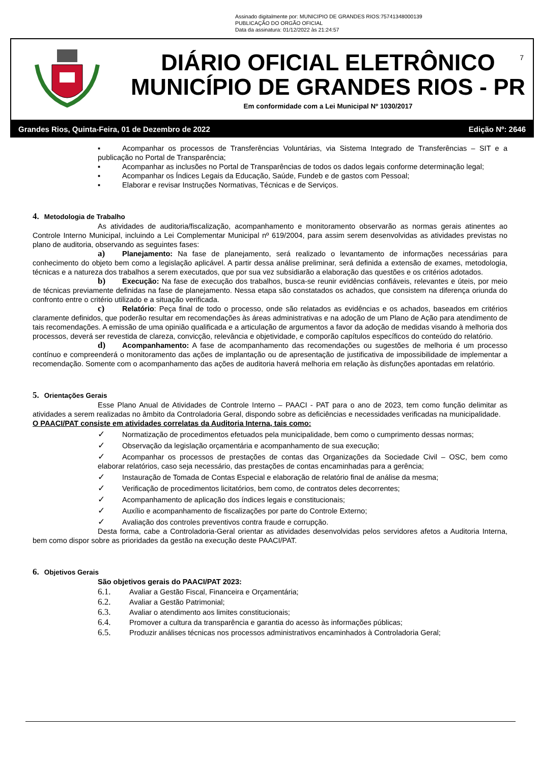Assinado digitalmente por: MUNICIPIO DE GRANDES RIOS:75741348000139
PUBLICAÇÃO DO ORGÃO OFICIAL
Data da assinatura: 01/12/2022 às 21:24:57
DIÁRIO OFICIAL ELETRÔNICO
MUNICÍPIO DE GRANDES RIOS - PR
Em conformidade com a Lei Municipal Nº 1030/2017
7
Grandes Rios, Quinta-Feira, 01 de Dezembro de 2022 Edição Nº: 2646
▪ Acompanhar os processos de Transferências Voluntárias, via Sistema Integrado de Transferências – SIT e a publicação no Portal de Transparência;
▪ Acompanhar as inclusões no Portal de Transparências de todos os dados legais conforme determinação legal;
▪ Acompanhar os Índices Legais da Educação, Saúde, Fundeb e de gastos com Pessoal;
▪ Elaborar e revisar Instruções Normativas, Técnicas e de Serviços.
4. Metodologia de Trabalho
As atividades de auditoria/fiscalização, acompanhamento e monitoramento observarão as normas gerais atinentes ao Controle Interno Municipal, incluindo a Lei Complementar Municipal nº 619/2004, para assim serem desenvolvidas as atividades previstas no plano de auditoria, observando as seguintes fases:
a) Planejamento: Na fase de planejamento, será realizado o levantamento de informações necessárias para conhecimento do objeto bem como a legislação aplicável. A partir dessa análise preliminar, será definida a extensão de exames, metodologia, técnicas e a natureza dos trabalhos a serem executados, que por sua vez subsidiarão a elaboração das questões e os critérios adotados.
b) Execução: Na fase de execução dos trabalhos, busca-se reunir evidências confiáveis, relevantes e úteis, por meio de técnicas previamente definidas na fase de planejamento. Nessa etapa são constatados os achados, que consistem na diferença oriunda do confronto entre o critério utilizado e a situação verificada.
c) Relatório: Peça final de todo o processo, onde são relatados as evidências e os achados, baseados em critérios claramente definidos, que poderão resultar em recomendações às áreas administrativas e na adoção de um Plano de Ação para atendimento de tais recomendações. A emissão de uma opinião qualificada e a articulação de argumentos a favor da adoção de medidas visando à melhoria dos processos, deverá ser revestida de clareza, convicção, relevância e objetividade, e comporão capítulos específicos do conteúdo do relatório.
d) Acompanhamento: A fase de acompanhamento das recomendações ou sugestões de melhoria é um processo contínuo e compreenderá o monitoramento das ações de implantação ou de apresentação de justificativa de impossibilidade de implementar a recomendação. Somente com o acompanhamento das ações de auditoria haverá melhoria em relação às disfunções apontadas em relatório.
5. Orientações Gerais
Esse Plano Anual de Atividades de Controle Interno – PAACI - PAT para o ano de 2023, tem como função delimitar as atividades a serem realizadas no âmbito da Controladoria Geral, dispondo sobre as deficiências e necessidades verificadas na municipalidade.
O PAACI/PAT consiste em atividades correlatas da Auditoria Interna, tais como:
✓ Normatização de procedimentos efetuados pela municipalidade, bem como o cumprimento dessas normas;
✓ Observação da legislação orçamentária e acompanhamento de sua execução;
✓ Acompanhar os processos de prestações de contas das Organizações da Sociedade Civil – OSC, bem como elaborar relatórios, caso seja necessário, das prestações de contas encaminhadas para a gerência;
✓ Instauração de Tomada de Contas Especial e elaboração de relatório final de análise da mesma;
✓ Verificação de procedimentos licitatórios, bem como, de contratos deles decorrentes;
✓ Acompanhamento de aplicação dos índices legais e constitucionais;
✓ Auxílio e acompanhamento de fiscalizações por parte do Controle Externo;
✓ Avaliação dos controles preventivos contra fraude e corrupção.
Desta forma, cabe a Controladoria-Geral orientar as atividades desenvolvidas pelos servidores afetos a Auditoria Interna, bem como dispor sobre as prioridades da gestão na execução deste PAACI/PAT.
6. Objetivos Gerais
São objetivos gerais do PAACI/PAT 2023:
6.1. Avaliar a Gestão Fiscal, Financeira e Orçamentária;
6.2. Avaliar a Gestão Patrimonial;
6.3. Avaliar o atendimento aos limites constitucionais;
6.4. Promover a cultura da transparência e garantia do acesso às informações públicas;
6.5. Produzir análises técnicas nos processos administrativos encaminhados à Controladoria Geral;